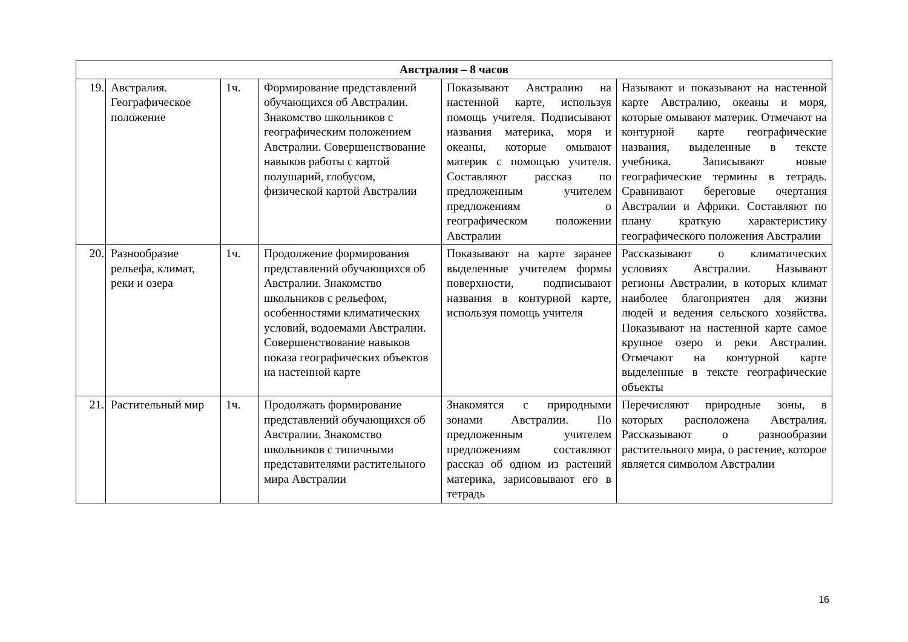| Австралия – 8 часов | | | | | |
| --- | --- | --- | --- | --- | --- |
| 19. | Австралия. Географическое положение | 1ч. | Формирование представлений обучающихся об Австралии. Знакомство школьников с географическим положением Австралии. Совершенствование навыков работы с картой полушарий, глобусом, физической картой Австралии | Показывают Австралию на настенной карте, используя помощь учителя. Подписывают названия материка, моря и океаны, которые омывают материк с помощью учителя. Составляют рассказ по предложенным учителем предложениям о географическом положении Австралии | Называют и показывают на настенной карте Австралию, океаны и моря, которые омывают материк. Отмечают на контурной карте географические названия, выделенные в тексте учебника. Записывают новые географические термины в тетрадь. Сравнивают береговые очертания Австралии и Африки. Составляют по плану краткую характеристику географического положения Австралии |
| 20. | Разнообразие рельефа, климат, реки и озера | 1ч. | Продолжение формирования представлений обучающихся об Австралии. Знакомство школьников с рельефом, особенностями климатических условий, водоемами Австралии. Совершенствование навыков показа географических объектов на настенной карте | Показывают на карте заранее выделенные учителем формы поверхности, подписывают названия в контурной карте, используя помощь учителя | Рассказывают о климатических условиях Австралии. Называют регионы Австралии, в которых климат наиболее благоприятен для жизни людей и ведения сельского хозяйства. Показывают на настенной карте самое крупное озеро и реки Австралии. Отмечают на контурной карте выделенные в тексте географические объекты |
| 21. | Растительный мир | 1ч. | Продолжать формирование представлений обучающихся об Австралии. Знакомство школьников с типичными представителями растительного мира Австралии | Знакомятся с природными зонами Австралии. По предложенным учителем предложениям составляют рассказ об одном из растений материка, зарисовывают его в тетрадь | Перечисляют природные зоны, в которых расположена Австралия. Рассказывают о разнообразии растительного мира, о растение, которое является символом Австралии |
16